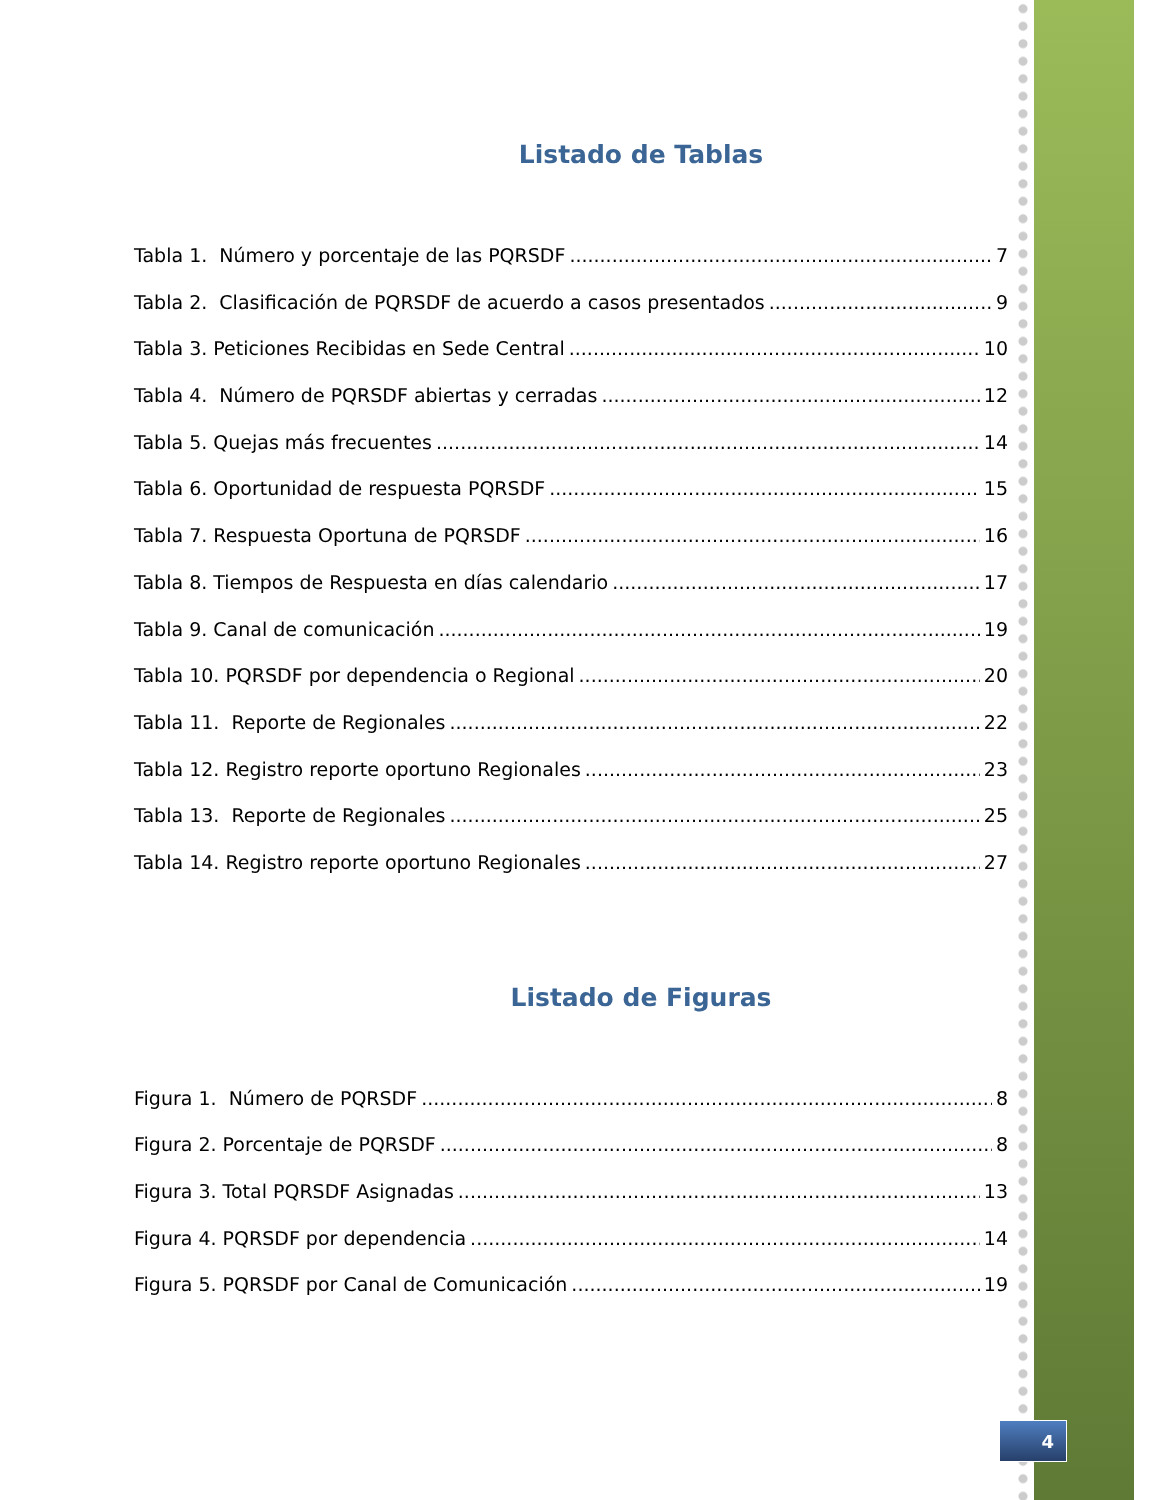Listado de Tablas
Tabla 1. Número y porcentaje de las PQRSDF 7
Tabla 2. Clasificación de PQRSDF de acuerdo a casos presentados 9
Tabla 3. Peticiones Recibidas en Sede Central 10
Tabla 4. Número de PQRSDF abiertas y cerradas 12
Tabla 5. Quejas más frecuentes 14
Tabla 6. Oportunidad de respuesta PQRSDF 15
Tabla 7. Respuesta Oportuna de PQRSDF 16
Tabla 8. Tiempos de Respuesta en días calendario 17
Tabla 9. Canal de comunicación 19
Tabla 10. PQRSDF por dependencia o Regional 20
Tabla 11. Reporte de Regionales 22
Tabla 12. Registro reporte oportuno Regionales 23
Tabla 13. Reporte de Regionales 25
Tabla 14. Registro reporte oportuno Regionales 27
Listado de Figuras
Figura 1. Número de PQRSDF 8
Figura 2. Porcentaje de PQRSDF 8
Figura 3. Total PQRSDF Asignadas 13
Figura 4. PQRSDF por dependencia 14
Figura 5. PQRSDF por Canal de Comunicación 19
4